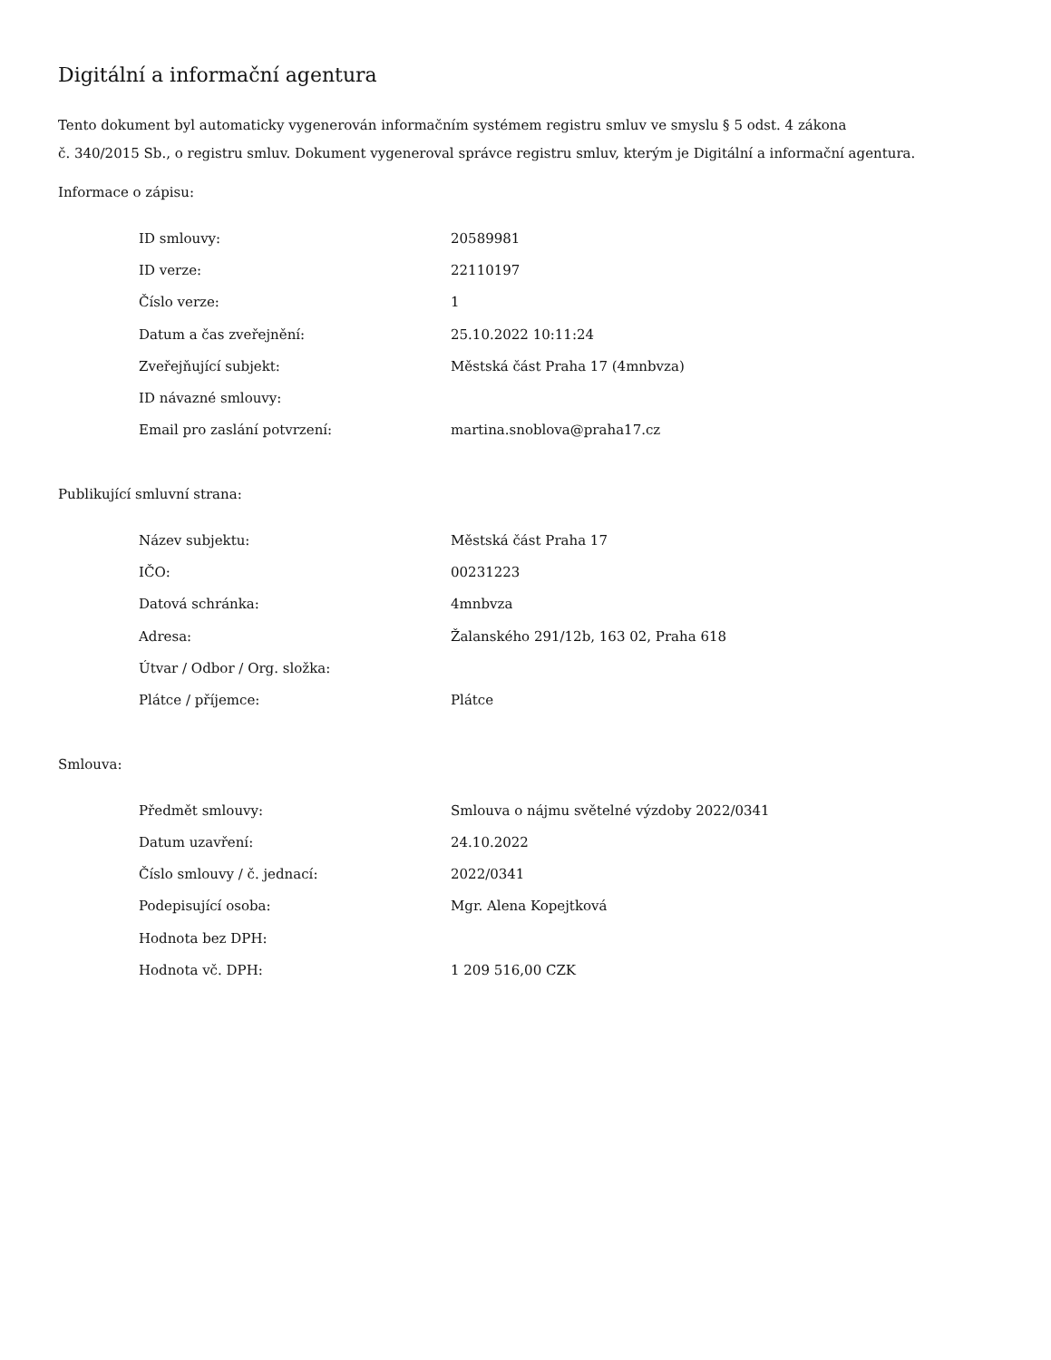Digitální a informační agentura
Tento dokument byl automaticky vygenerován informačním systémem registru smluv ve smyslu § 5 odst. 4 zákona
č. 340/2015 Sb., o registru smluv. Dokument vygeneroval správce registru smluv, kterým je Digitální a informační agentura.
Informace o zápisu:
| ID smlouvy: | 20589981 |
| ID verze: | 22110197 |
| Číslo verze: | 1 |
| Datum a čas zveřejnění: | 25.10.2022 10:11:24 |
| Zveřejňující subjekt: | Městská část Praha 17 (4mnbvza) |
| ID návazné smlouvy: | |
| Email pro zaslání potvrzení: | martina.snoblova@praha17.cz |
Publikující smluvní strana:
| Název subjektu: | Městská část Praha 17 |
| IČO: | 00231223 |
| Datová schránka: | 4mnbvza |
| Adresa: | Žalanského 291/12b, 163 02, Praha 618 |
| Útvar / Odbor / Org. složka: | |
| Plátce / příjemce: | Plátce |
Smlouva:
| Předmět smlouvy: | Smlouva o nájmu světelné výzdoby 2022/0341 |
| Datum uzavření: | 24.10.2022 |
| Číslo smlouvy / č. jednací: | 2022/0341 |
| Podepisující osoba: | Mgr. Alena Kopejtková |
| Hodnota bez DPH: | |
| Hodnota vč. DPH: | 1 209 516,00 CZK |